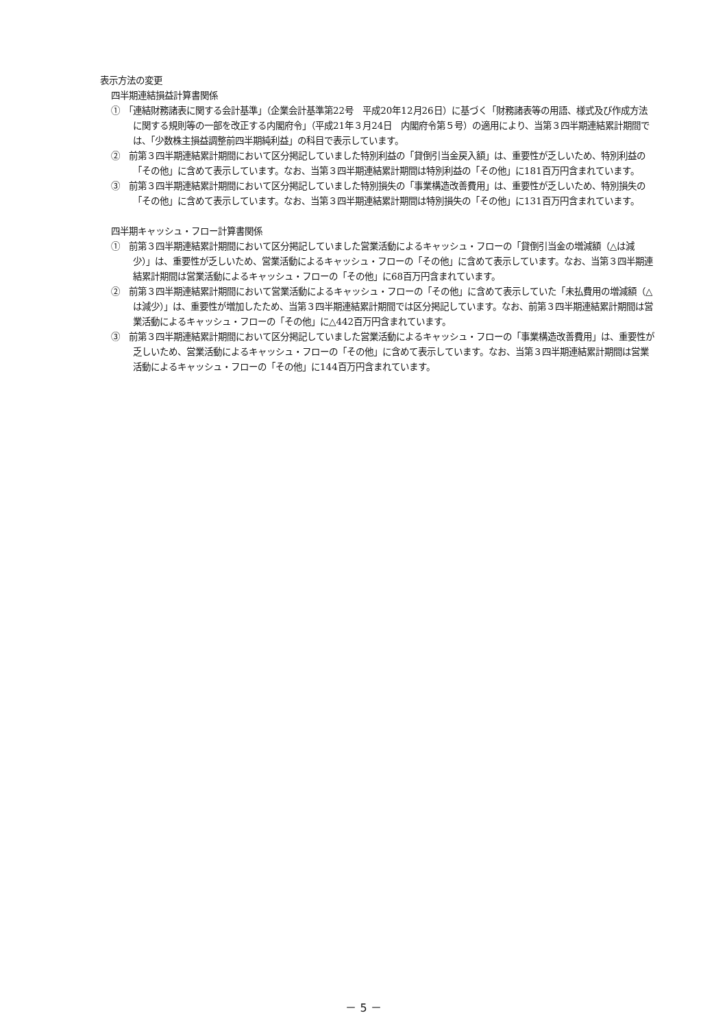表示方法の変更
四半期連結損益計算書関係
①　「連結財務諸表に関する会計基準」（企業会計基準第22号　平成20年12月26日）に基づく「財務諸表等の用語、様式及び作成方法に関する規則等の一部を改正する内閣府令」（平成21年３月24日　内閣府令第５号）の適用により、当第３四半期連結累計期間では、「少数株主損益調整前四半期純利益」の科目で表示しています。
②　前第３四半期連結累計期間において区分掲記していました特別利益の「貸倒引当金戻入額」は、重要性が乏しいため、特別利益の「その他」に含めて表示しています。なお、当第３四半期連結累計期間は特別利益の「その他」に181百万円含まれています。
③　前第３四半期連結累計期間において区分掲記していました特別損失の「事業構造改善費用」は、重要性が乏しいため、特別損失の「その他」に含めて表示しています。なお、当第３四半期連結累計期間は特別損失の「その他」に131百万円含まれています。
四半期キャッシュ・フロー計算書関係
①　前第３四半期連結累計期間において区分掲記していました営業活動によるキャッシュ・フローの「貸倒引当金の増減額（△は減少）」は、重要性が乏しいため、営業活動によるキャッシュ・フローの「その他」に含めて表示しています。なお、当第３四半期連結累計期間は営業活動によるキャッシュ・フローの「その他」に68百万円含まれています。
②　前第３四半期連結累計期間において営業活動によるキャッシュ・フローの「その他」に含めて表示していた「未払費用の増減額（△は減少）」は、重要性が増加したため、当第３四半期連結累計期間では区分掲記しています。なお、前第３四半期連結累計期間は営業活動によるキャッシュ・フローの「その他」に△442百万円含まれています。
③　前第３四半期連結累計期間において区分掲記していました営業活動によるキャッシュ・フローの「事業構造改善費用」は、重要性が乏しいため、営業活動によるキャッシュ・フローの「その他」に含めて表示しています。なお、当第３四半期連結累計期間は営業活動によるキャッシュ・フローの「その他」に144百万円含まれています。
－ 5 －